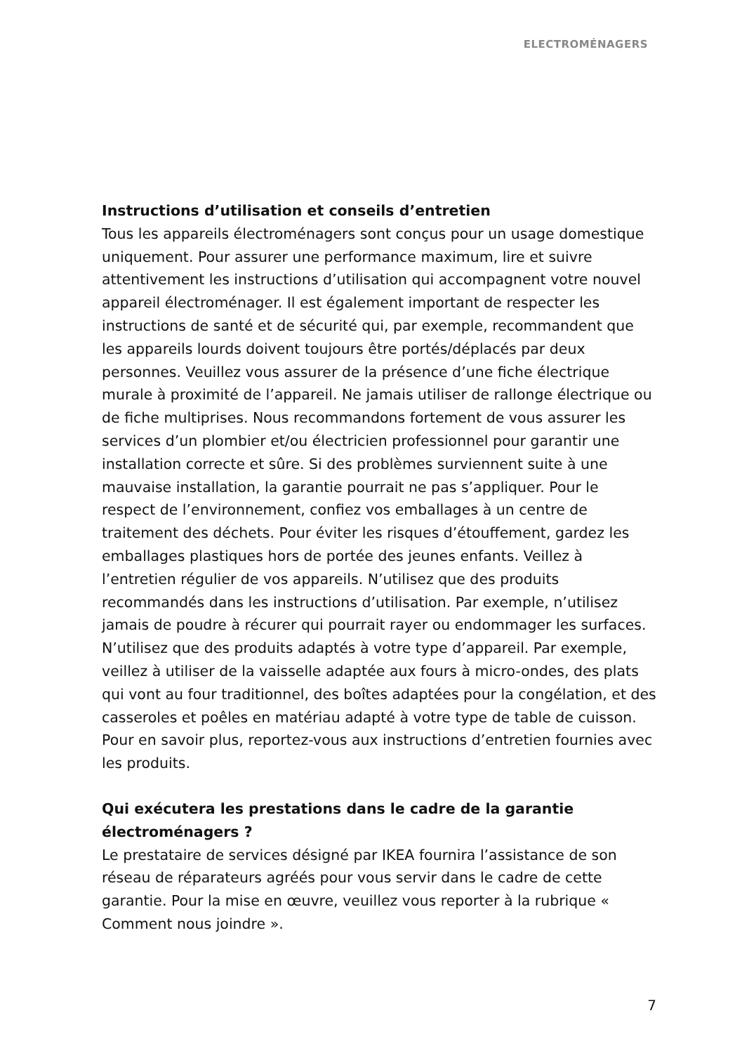ELECTROMÉNAGERS
Instructions d’utilisation et conseils d’entretien
Tous les appareils électroménagers sont conçus pour un usage domestique uniquement. Pour assurer une performance maximum, lire et suivre attentivement les instructions d’utilisation qui accompagnent votre nouvel appareil électroménager. Il est également important de respecter les instructions de santé et de sécurité qui, par exemple, recommandent que les appareils lourds doivent toujours être portés/déplacés par deux personnes. Veuillez vous assurer de la présence d’une fiche électrique murale à proximité de l’appareil. Ne jamais utiliser de rallonge électrique ou de fiche multiprises. Nous recommandons fortement de vous assurer les services d’un plombier et/ou électricien professionnel pour garantir une installation correcte et sûre. Si des problèmes surviennent suite à une mauvaise installation, la garantie pourrait ne pas s’appliquer. Pour le respect de l’environnement, confiez vos emballages à un centre de traitement des déchets. Pour éviter les risques d’étouffement, gardez les emballages plastiques hors de portée des jeunes enfants. Veillez à l’entretien régulier de vos appareils. N’utilisez que des produits recommandés dans les instructions d’utilisation. Par exemple, n’utilisez jamais de poudre à récurer qui pourrait rayer ou endommager les surfaces. N’utilisez que des produits adaptés à votre type d’appareil. Par exemple, veillez à utiliser de la vaisselle adaptée aux fours à micro-ondes, des plats qui vont au four traditionnel, des boîtes adaptées pour la congélation, et des casseroles et poêles en matériau adapté à votre type de table de cuisson. Pour en savoir plus, reportez-vous aux instructions d’entretien fournies avec les produits.
Qui exécutera les prestations dans le cadre de la garantie électroménagers ?
Le prestataire de services désigné par IKEA fournira l’assistance de son réseau de réparateurs agréés pour vous servir dans le cadre de cette garantie. Pour la mise en œuvre, veuillez vous reporter à la rubrique « Comment nous joindre ».
7